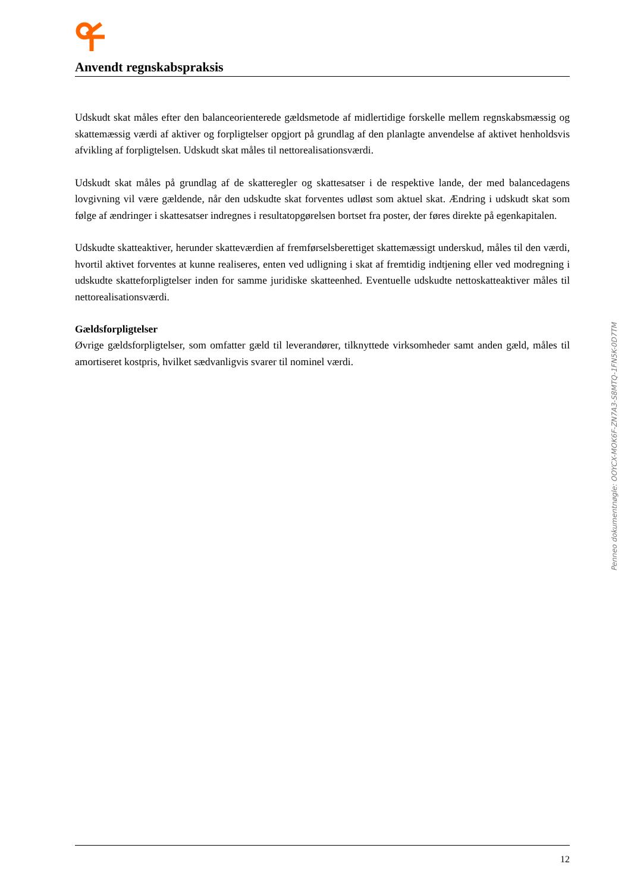Anvendt regnskabspraksis
Udskudt skat måles efter den balanceorienterede gældsmetode af midlertidige forskelle mellem regnskabs­mæssig og skattemæssig værdi af aktiver og forpligtelser opgjort på grundlag af den planlagte anvendelse af aktivet henholdsvis afvikling af forpligtelsen. Udskudt skat måles til nettorealisationsværdi.
Udskudt skat måles på grundlag af de skatteregler og skattesatser i de respektive lande, der med balanceda­gens lovgivning vil være gældende, når den udskudte skat forventes udløst som aktuel skat. Ændring i ud­skudt skat som følge af ændringer i skattesatser indregnes i resultatopgørelsen bortset fra poster, der føres direkte på egenkapitalen.
Udskudte skatteaktiver, herunder skatteværdien af fremførselsberettiget skattemæssigt underskud, måles til den værdi, hvortil aktivet forventes at kunne realiseres, enten ved udligning i skat af fremtidig indtjening el­ler ved modregning i udskudte skatteforpligtelser inden for samme juridiske skatteenhed. Eventuelle ud­skudte nettoskatteaktiver måles til nettorealisationsværdi.
Gældsforpligtelser
Øvrige gældsforpligtelser, som omfatter gæld til leverandører, tilknyttede virksomheder samt anden gæld, måles til amortiseret kostpris, hvilket sædvanligvis svarer til nominel værdi.
Penneo dokumentnøgle: OOYCX-MOK6F-ZN7A3-S8MTQ-1FN5K-0D7TM
12